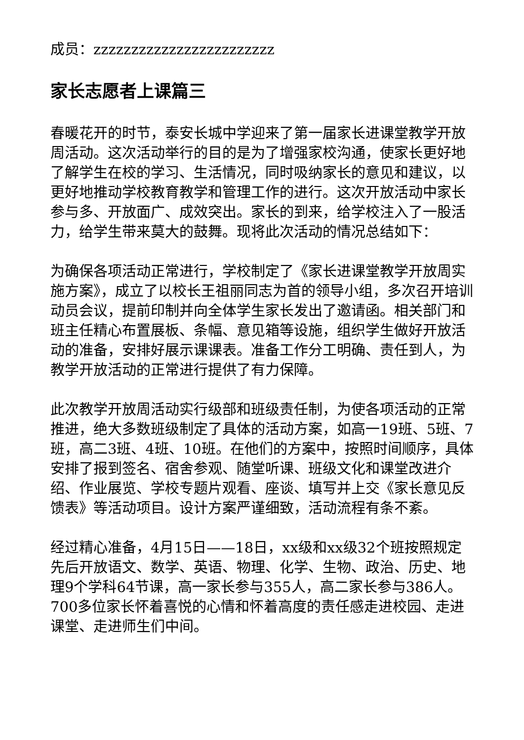成员：zzzzzzzzzzzzzzzzzzzzzzzz
家长志愿者上课篇三
春暖花开的时节，泰安长城中学迎来了第一届家长进课堂教学开放周活动。这次活动举行的目的是为了增强家校沟通，使家长更好地了解学生在校的学习、生活情况，同时吸纳家长的意见和建议，以更好地推动学校教育教学和管理工作的进行。这次开放活动中家长参与多、开放面广、成效突出。家长的到来，给学校注入了一股活力，给学生带来莫大的鼓舞。现将此次活动的情况总结如下：
为确保各项活动正常进行，学校制定了《家长进课堂教学开放周实施方案》，成立了以校长王祖丽同志为首的领导小组，多次召开培训动员会议，提前印制并向全体学生家长发出了邀请函。相关部门和班主任精心布置展板、条幅、意见箱等设施，组织学生做好开放活动的准备，安排好展示课课表。准备工作分工明确、责任到人，为教学开放活动的正常进行提供了有力保障。
此次教学开放周活动实行级部和班级责任制，为使各项活动的正常推进，绝大多数班级制定了具体的活动方案，如高一19班、5班、7班，高二3班、4班、10班。在他们的方案中，按照时间顺序，具体安排了报到签名、宿舍参观、随堂听课、班级文化和课堂改进介绍、作业展览、学校专题片观看、座谈、填写并上交《家长意见反馈表》等活动项目。设计方案严谨细致，活动流程有条不紊。
经过精心准备，4月15日——18日，xx级和xx级32个班按照规定先后开放语文、数学、英语、物理、化学、生物、政治、历史、地理9个学科64节课，高一家长参与355人，高二家长参与386人。700多位家长怀着喜悦的心情和怀着高度的责任感走进校园、走进课堂、走进师生们中间。